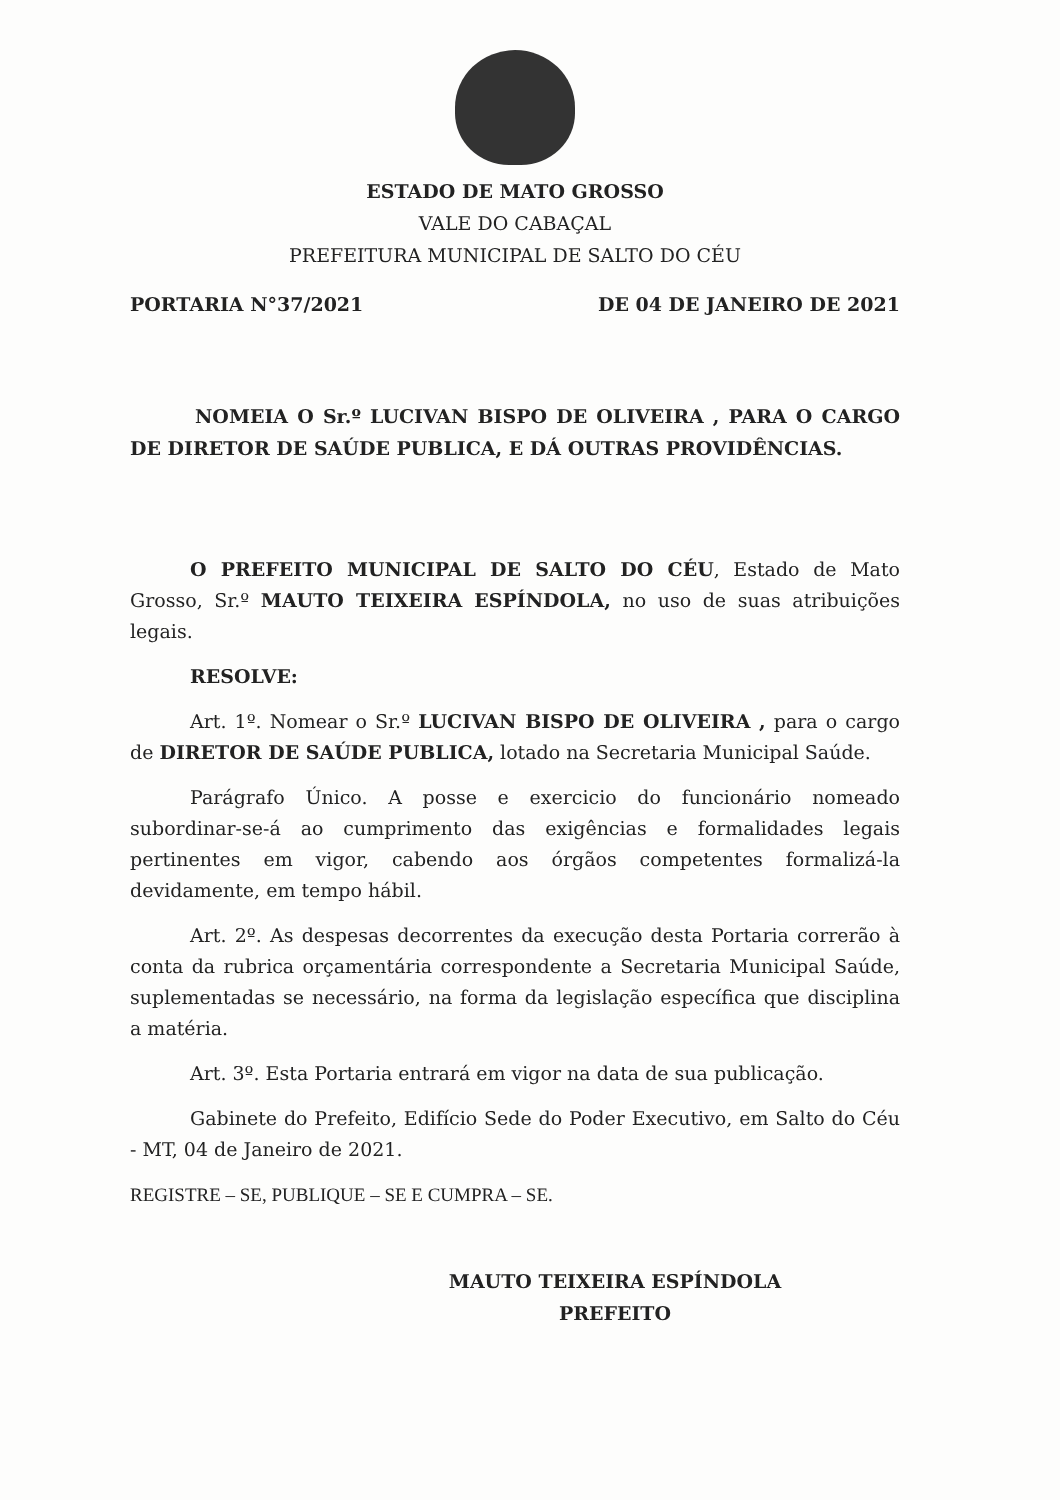ESTADO DE MATO GROSSO
VALE DO CABAÇAL
PREFEITURA MUNICIPAL DE SALTO DO CÉU
PORTARIA N°37/2021 DE 04 DE JANEIRO DE 2021
NOMEIA O Sr.º LUCIVAN BISPO DE OLIVEIRA , PARA O CARGO DE DIRETOR DE SAÚDE PUBLICA, E DÁ OUTRAS PROVIDÊNCIAS.
O PREFEITO MUNICIPAL DE SALTO DO CÉU, Estado de Mato Grosso, Sr.º MAUTO TEIXEIRA ESPÍNDOLA, no uso de suas atribuições legais.
RESOLVE:
Art. 1º. Nomear o Sr.º LUCIVAN BISPO DE OLIVEIRA , para o cargo de DIRETOR DE SAÚDE PUBLICA, lotado na Secretaria Municipal Saúde.
Parágrafo Único. A posse e exercicio do funcionário nomeado subordinar-se-á ao cumprimento das exigências e formalidades legais pertinentes em vigor, cabendo aos órgãos competentes formalizá-la devidamente, em tempo hábil.
Art. 2º. As despesas decorrentes da execução desta Portaria correrão à conta da rubrica orçamentária correspondente a Secretaria Municipal Saúde, suplementadas se necessário, na forma da legislação específica que disciplina a matéria.
Art. 3º. Esta Portaria entrará em vigor na data de sua publicação.
Gabinete do Prefeito, Edifício Sede do Poder Executivo, em Salto do Céu - MT, 04 de Janeiro de 2021.
REGISTRE – SE, PUBLIQUE – SE E CUMPRA – SE.
MAUTO TEIXEIRA ESPÍNDOLA
PREFEITO